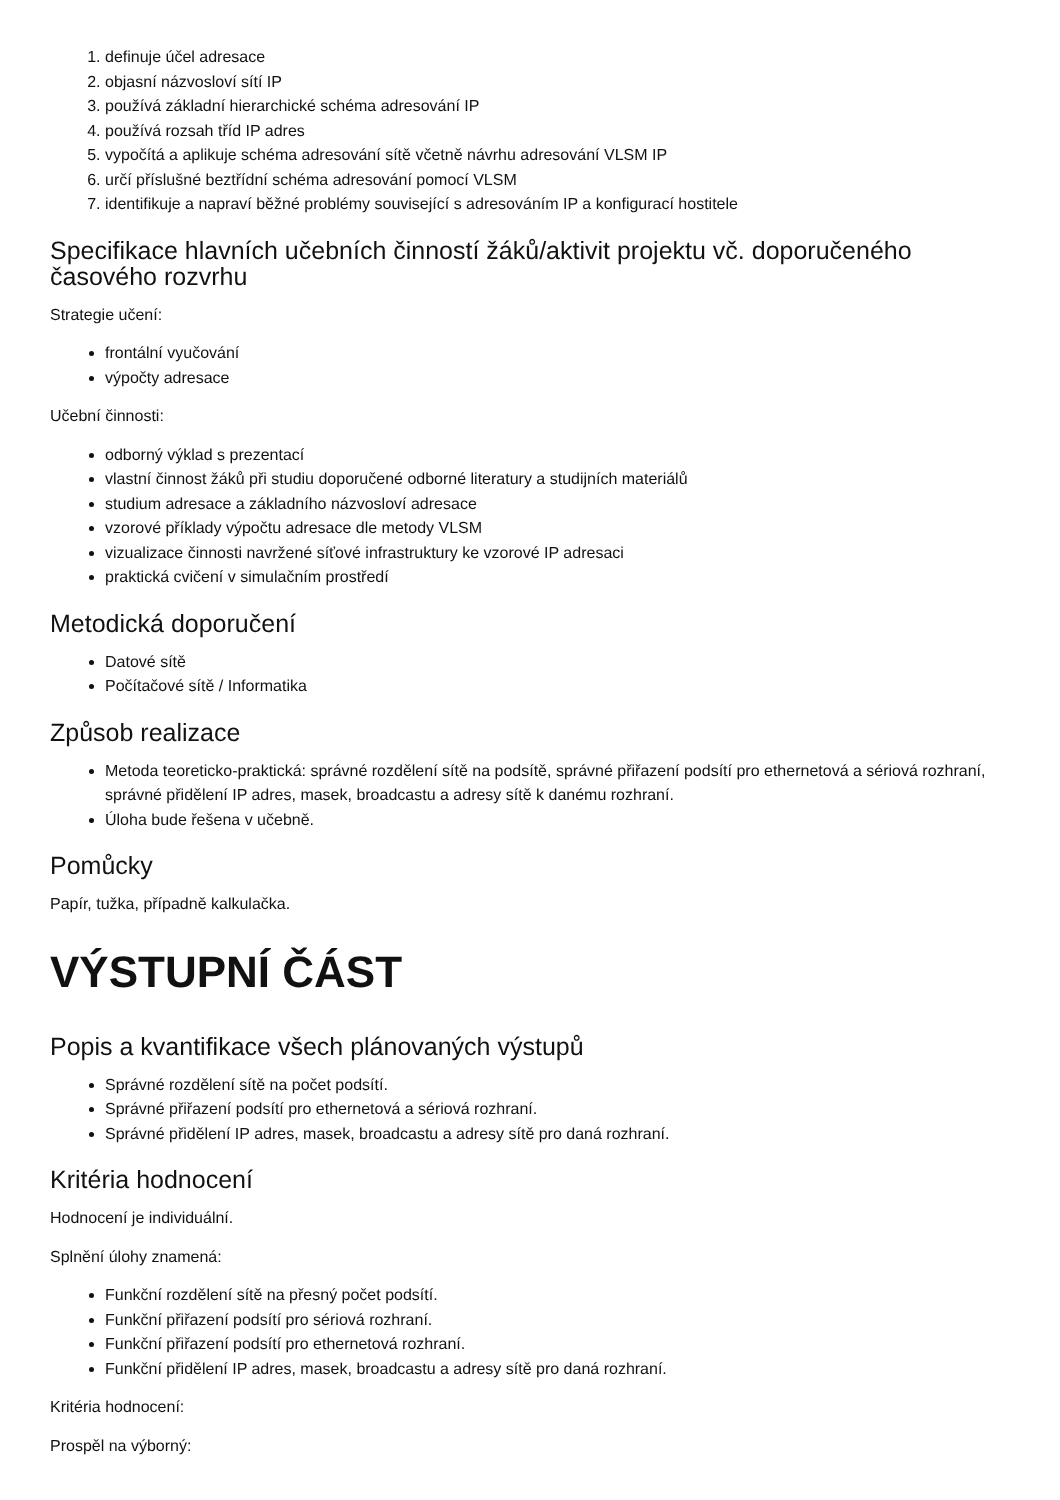1. definuje účel adresace
2. objasní názvosloví sítí IP
3. používá základní hierarchické schéma adresování IP
4. používá rozsah tříd IP adres
5. vypočítá a aplikuje schéma adresování sítě včetně návrhu adresování VLSM IP
6. určí příslušné beztřídní schéma adresování pomocí VLSM
7. identifikuje a napraví běžné problémy související s adresováním IP a konfigurací hostitele
Specifikace hlavních učebních činností žáků/aktivit projektu vč. doporučeného časového rozvrhu
Strategie učení:
frontální vyučování
výpočty adresace
Učební činnosti:
odborný výklad s prezentací
vlastní činnost žáků při studiu doporučené odborné literatury a studijních materiálů
studium adresace a základního názvosloví adresace
vzorové příklady výpočtu adresace dle metody VLSM
vizualizace činnosti navržené síťové infrastruktury ke vzorové IP adresaci
praktická cvičení v simulačním prostředí
Metodická doporučení
Datové sítě
Počítačové sítě / Informatika
Způsob realizace
Metoda teoreticko-praktická: správné rozdělení sítě na podsítě, správné přiřazení podsítí pro ethernetová a sériová rozhraní, správné přidělení IP adres, masek, broadcastu a adresy sítě k danému rozhraní.
Úloha bude řešena v učebně.
Pomůcky
Papír, tužka, případně kalkulačka.
VÝSTUPNÍ ČÁST
Popis a kvantifikace všech plánovaných výstupů
Správné rozdělení sítě na počet podsítí.
Správné přiřazení podsítí pro ethernetová a sériová rozhraní.
Správné přidělení IP adres, masek, broadcastu a adresy sítě pro daná rozhraní.
Kritéria hodnocení
Hodnocení je individuální.
Splnění úlohy znamená:
Funkční rozdělení sítě na přesný počet podsítí.
Funkční přiřazení podsítí pro sériová rozhraní.
Funkční přiřazení podsítí pro ethernetová rozhraní.
Funkční přidělení IP adres, masek, broadcastu a adresy sítě pro daná rozhraní.
Kritéria hodnocení:
Prospěl na výborný: